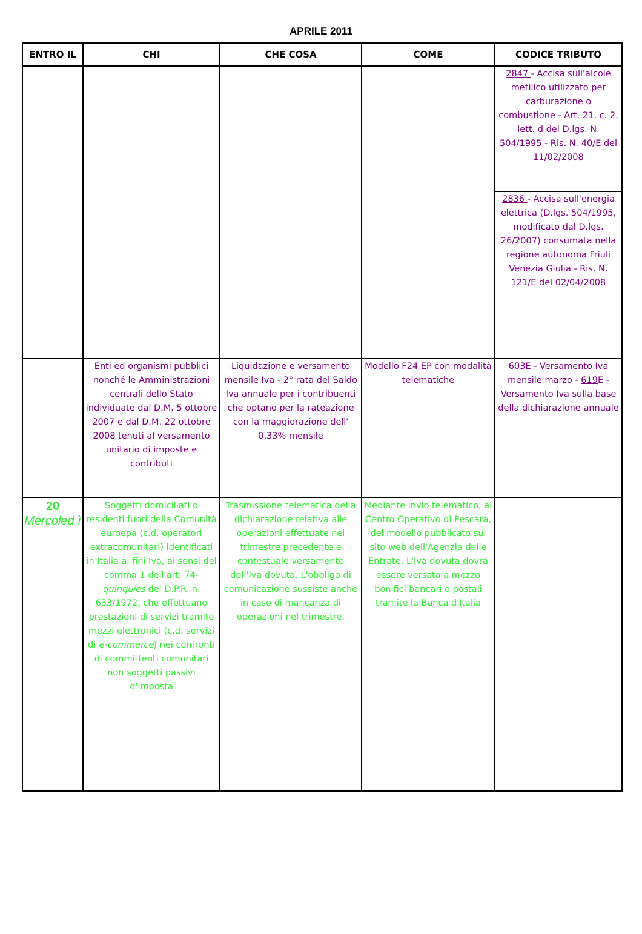APRILE 2011
| ENTRO IL | CHI | CHE COSA | COME | CODICE TRIBUTO |
| --- | --- | --- | --- | --- |
| | | | | 2847 - Accisa sull'alcole metilico utilizzato per carburazione o combustione - Art. 21, c. 2, lett. d del D.lgs. N. 504/1995 - Ris. N. 40/E del 11/02/2008 |
| | | | | 2836 - Accisa sull'energia elettrica (D.lgs. 504/1995, modificato dal D.lgs. 26/2007) consumata nella regione autonoma Friuli Venezia Giulia - Ris. N. 121/E del 02/04/2008 |
| | Enti ed organismi pubblici nonché le Amministrazioni centrali dello Stato individuate dal D.M. 5 ottobre 2007 e dal D.M. 22 ottobre 2008 tenuti al versamento unitario di imposte e contributi | Liquidazione e versamento mensile Iva - 2° rata del Saldo Iva annuale per i contribuenti che optano per la rateazione con la maggiorazione dell' 0,33% mensile | Modello F24 EP con modalità telematiche | 603E - Versamento Iva mensile marzo - 619 E - Versamento Iva sulla base della dichiarazione annuale |
| 20 Mercoled ì | Soggetti domiciliati o residenti fuori della Comunità euroepa (c.d. operatori extracomunitari) identificati in Italia ai fini Iva, ai sensi del comma 1 dell'art. 74- quinquies del D.P.R. n. 633/1972, che effettuano prestazioni di servizi tramite mezzi elettronici (c.d. servizi di e-commerce ) nei confronti di committenti comunitari non soggetti passivi d'imposta | Trasmissione telematica della dichiarazione relativa alle operazioni effettuate nel trimestre precedente e contestuale versamento dell'Iva dovuta. L'obbligo di comunicazione sussiste anche in caso di mancanza di operazioni nel trimestre. | Mediante invio telematico, al Centro Operativo di Pescara, del modello pubblicato sul sito web dell'Agenzia delle Entrate. L'Iva dovuta dovrà essere versata a mezzo bonifici bancari o postali tramite la Banca d'Italia | |